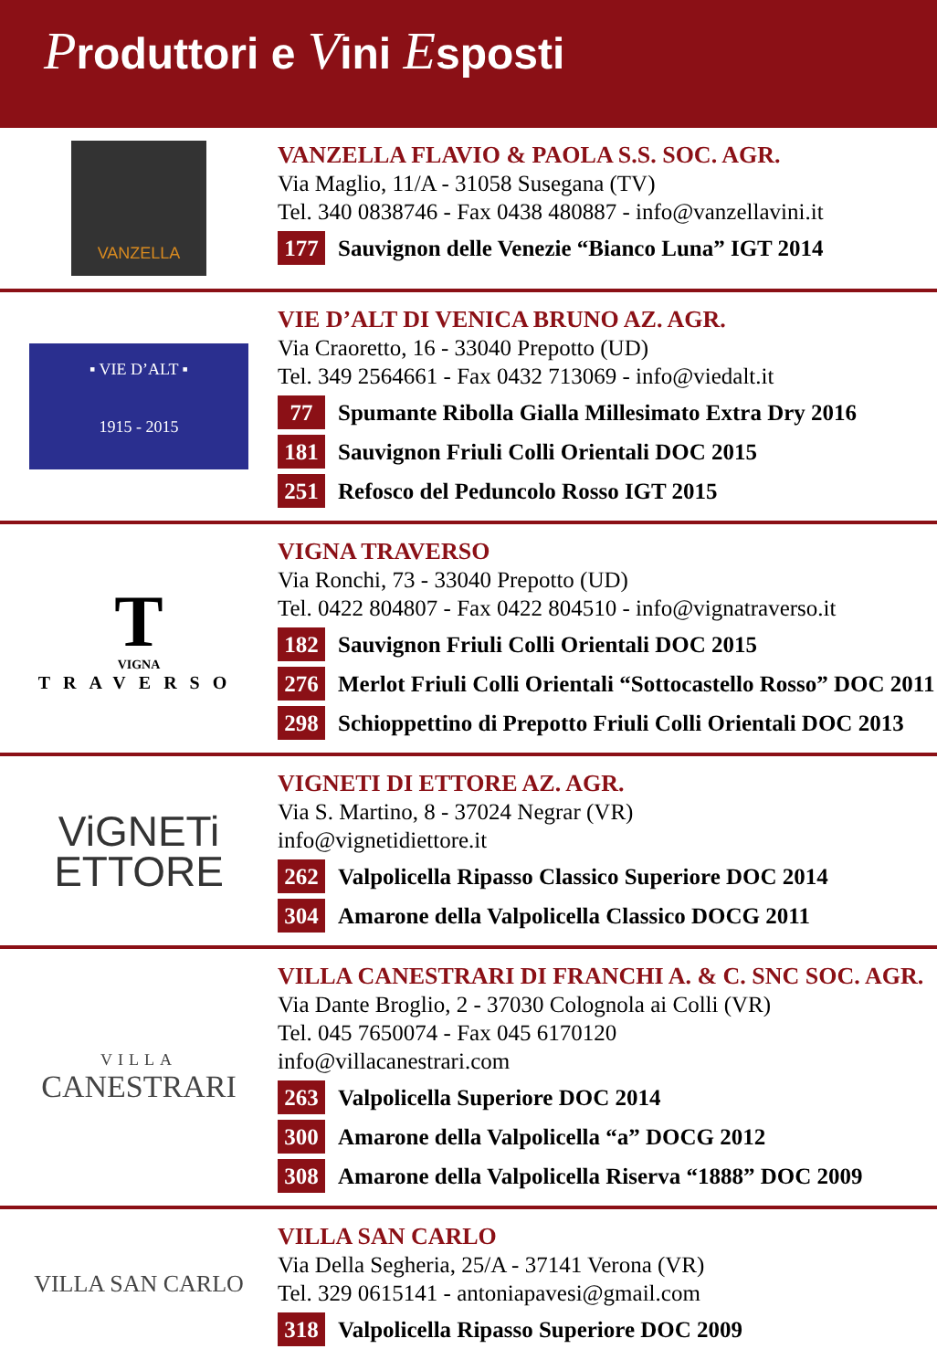Produttori e Vini Esposti
VANZELLA
VANZELLA FLAVIO & PAOLA S.S. SOC. AGR.
Via Maglio, 11/A - 31058 Susegana (TV)
Tel. 340 0838746 - Fax 0438 480887 - info@vanzellavini.it
177 Sauvignon delle Venezie “Bianco Luna” IGT 2014
▪ VIE D’ALT ▪
1915 - 2015
VIE D’ALT DI VENICA BRUNO AZ. AGR.
Via Craoretto, 16 - 33040 Prepotto (UD)
Tel. 349 2564661 - Fax 0432 713069 - info@viedalt.it
77 Spumante Ribolla Gialla Millesimato Extra Dry 2016
181 Sauvignon Friuli Colli Orientali DOC 2015
251 Refosco del Peduncolo Rosso IGT 2015
T
VIGNA
TRAVERSO
VIGNA TRAVERSO
Via Ronchi, 73 - 33040 Prepotto (UD)
Tel. 0422 804807 - Fax 0422 804510 - info@vignatraverso.it
182 Sauvignon Friuli Colli Orientali DOC 2015
276 Merlot Friuli Colli Orientali “Sottocastello Rosso” DOC 2011
298 Schioppettino di Prepotto Friuli Colli Orientali DOC 2013
ViGNETi
ETTORE
VIGNETI DI ETTORE AZ. AGR.
Via S. Martino, 8 - 37024 Negrar (VR)
info@vignetidiettore.it
262 Valpolicella Ripasso Classico Superiore DOC 2014
304 Amarone della Valpolicella Classico DOCG 2011
VILLA
CANESTRARI
VILLA CANESTRARI DI FRANCHI A. & C. SNC SOC. AGR.
Via Dante Broglio, 2 - 37030 Colognola ai Colli (VR)
Tel. 045 7650074 - Fax 045 6170120
info@villacanestrari.com
263 Valpolicella Superiore DOC 2014
300 Amarone della Valpolicella “a” DOCG 2012
308 Amarone della Valpolicella Riserva “1888” DOC 2009
VILLA SAN CARLO
VILLA SAN CARLO
Via Della Segheria, 25/A - 37141 Verona (VR)
Tel. 329 0615141 - antoniapavesi@gmail.com
318 Valpolicella Ripasso Superiore DOC 2009